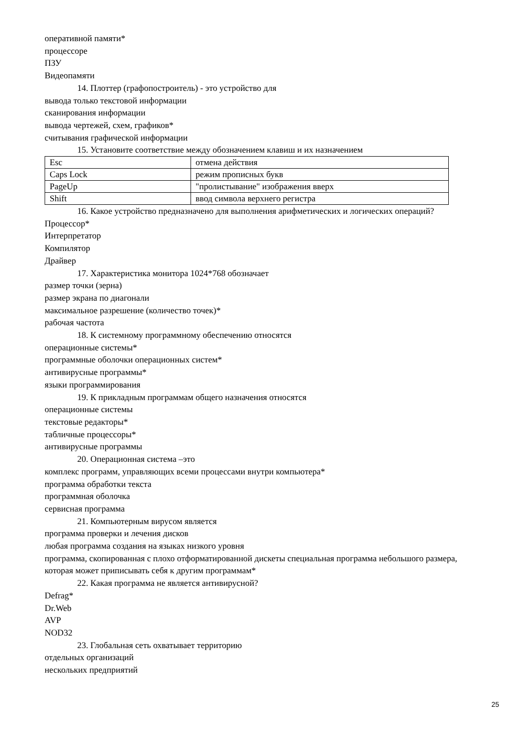оперативной памяти*
процессоре
ПЗУ
Видеопамяти
14. Плоттер (графопостроитель) - это устройство для
вывода только текстовой информации
сканирования информации
вывода чертежей, схем, графиков*
считывания графической информации
15. Установите соответствие между обозначением клавиш и их назначением
| Esc | отмена действия |
| Caps Lock | режим прописных букв |
| PageUp | "пролистывание" изображения вверх |
| Shift | ввод символа верхнего регистра |
16. Какое устройство предназначено для выполнения арифметических и логических операций?
Процессор*
Интерпретатор
Компилятор
Драйвер
17. Характеристика монитора 1024*768 обозначает
размер точки (зерна)
размер экрана по диагонали
максимальное разрешение (количество точек)*
рабочая частота
18. К системному программному обеспечению относятся
операционные системы*
программные оболочки операционных систем*
антивирусные программы*
языки программирования
19. К прикладным программам общего назначения относятся
операционные системы
текстовые редакторы*
табличные процессоры*
антивирусные программы
20. Операционная система –это
комплекс программ, управляющих всеми процессами внутри компьютера*
программа обработки текста
программная оболочка
сервисная программа
21. Компьютерным вирусом является
программа проверки и лечения дисков
любая программа создания на языках низкого уровня
программа, скопированная с плохо отформатированной дискеты специальная программа небольшого размера, которая может приписывать себя к другим программам*
22. Какая программа не является антивирусной?
Defrag*
Dr.Web
AVP
NOD32
23. Глобальная сеть охватывает территорию
отдельных организаций
нескольких предприятий
25